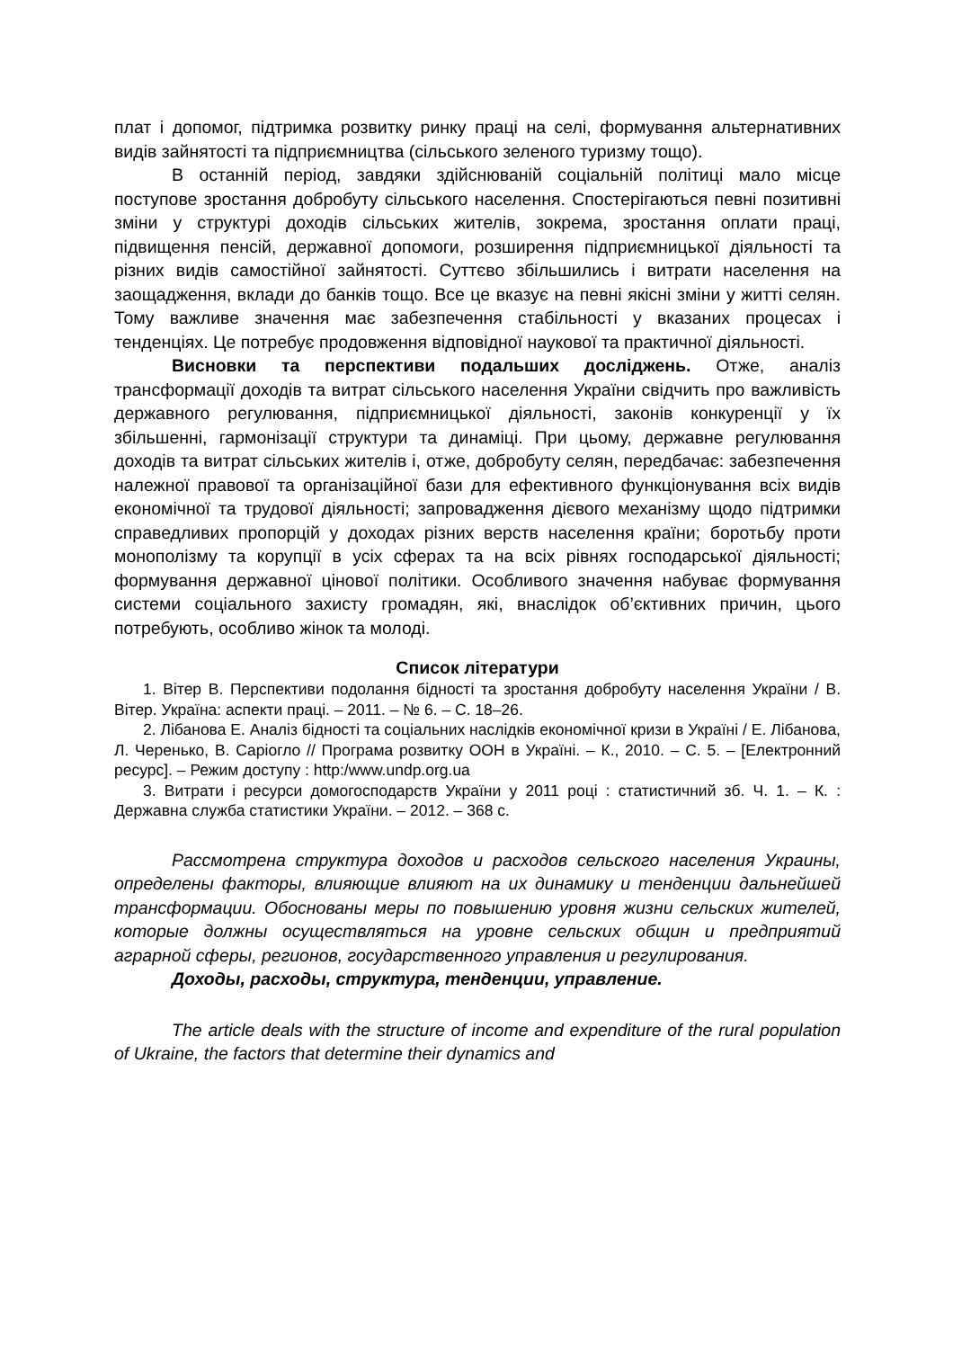плат і допомог, підтримка розвитку ринку праці на селі, формування альтернативних видів зайнятості та підприємництва (сільського зеленого туризму тощо).
В останній період, завдяки здійснюваній соціальній політиці мало місце поступове зростання добробуту сільського населення. Спостерігаються певні позитивні зміни у структурі доходів сільських жителів, зокрема, зростання оплати праці, підвищення пенсій, державної допомоги, розширення підприємницької діяльності та різних видів самостійної зайнятості. Суттєво збільшились і витрати населення на заощадження, вклади до банків тощо. Все це вказує на певні якісні зміни у житті селян. Тому важливе значення має забезпечення стабільності у вказаних процесах і тенденціях. Це потребує продовження відповідної наукової та практичної діяльності.
Висновки та перспективи подальших досліджень. Отже, аналіз трансформації доходів та витрат сільського населення України свідчить про важливість державного регулювання, підприємницької діяльності, законів конкуренції у їх збільшенні, гармонізації структури та динаміці. При цьому, державне регулювання доходів та витрат сільських жителів і, отже, добробуту селян, передбачає: забезпечення належної правової та організаційної бази для ефективного функціонування всіх видів економічної та трудової діяльності; запровадження дієвого механізму щодо підтримки справедливих пропорцій у доходах різних верств населення країни; боротьбу проти монополізму та корупції в усіх сферах та на всіх рівнях господарської діяльності; формування державної цінової політики. Особливого значення набуває формування системи соціального захисту громадян, які, внаслідок об’єктивних причин, цього потребують, особливо жінок та молоді.
Список літератури
1. Вітер В. Перспективи подолання бідності та зростання добробуту населення України / В. Вітер. Україна: аспекти праці. – 2011. – № 6. – С. 18–26.
2. Лібанова Е. Аналіз бідності та соціальних наслідків економічної кризи в Україні / Е. Лібанова, Л. Черенько, В. Саріогло // Програма розвитку ООН в Україні. – К., 2010. – С. 5. – [Електронний ресурс]. – Режим доступу : http:/www.undp.org.ua
3. Витрати і ресурси домогосподарств України у 2011 році : статистичний зб. Ч. 1. – К. : Державна служба статистики України. – 2012. – 368 с.
Рассмотрена структура доходов и расходов сельского населения Украины, определены факторы, влияющие влияют на их динамику и тенденции дальнейшей трансформации. Обоснованы меры по повышению уровня жизни сельских жителей, которые должны осуществляться на уровне сельских общин и предприятий аграрной сферы, регионов, государственного управления и регулирования.
Доходы, расходы, структура, тенденции, управление.
The article deals with the structure of income and expenditure of the rural population of Ukraine, the factors that determine their dynamics and